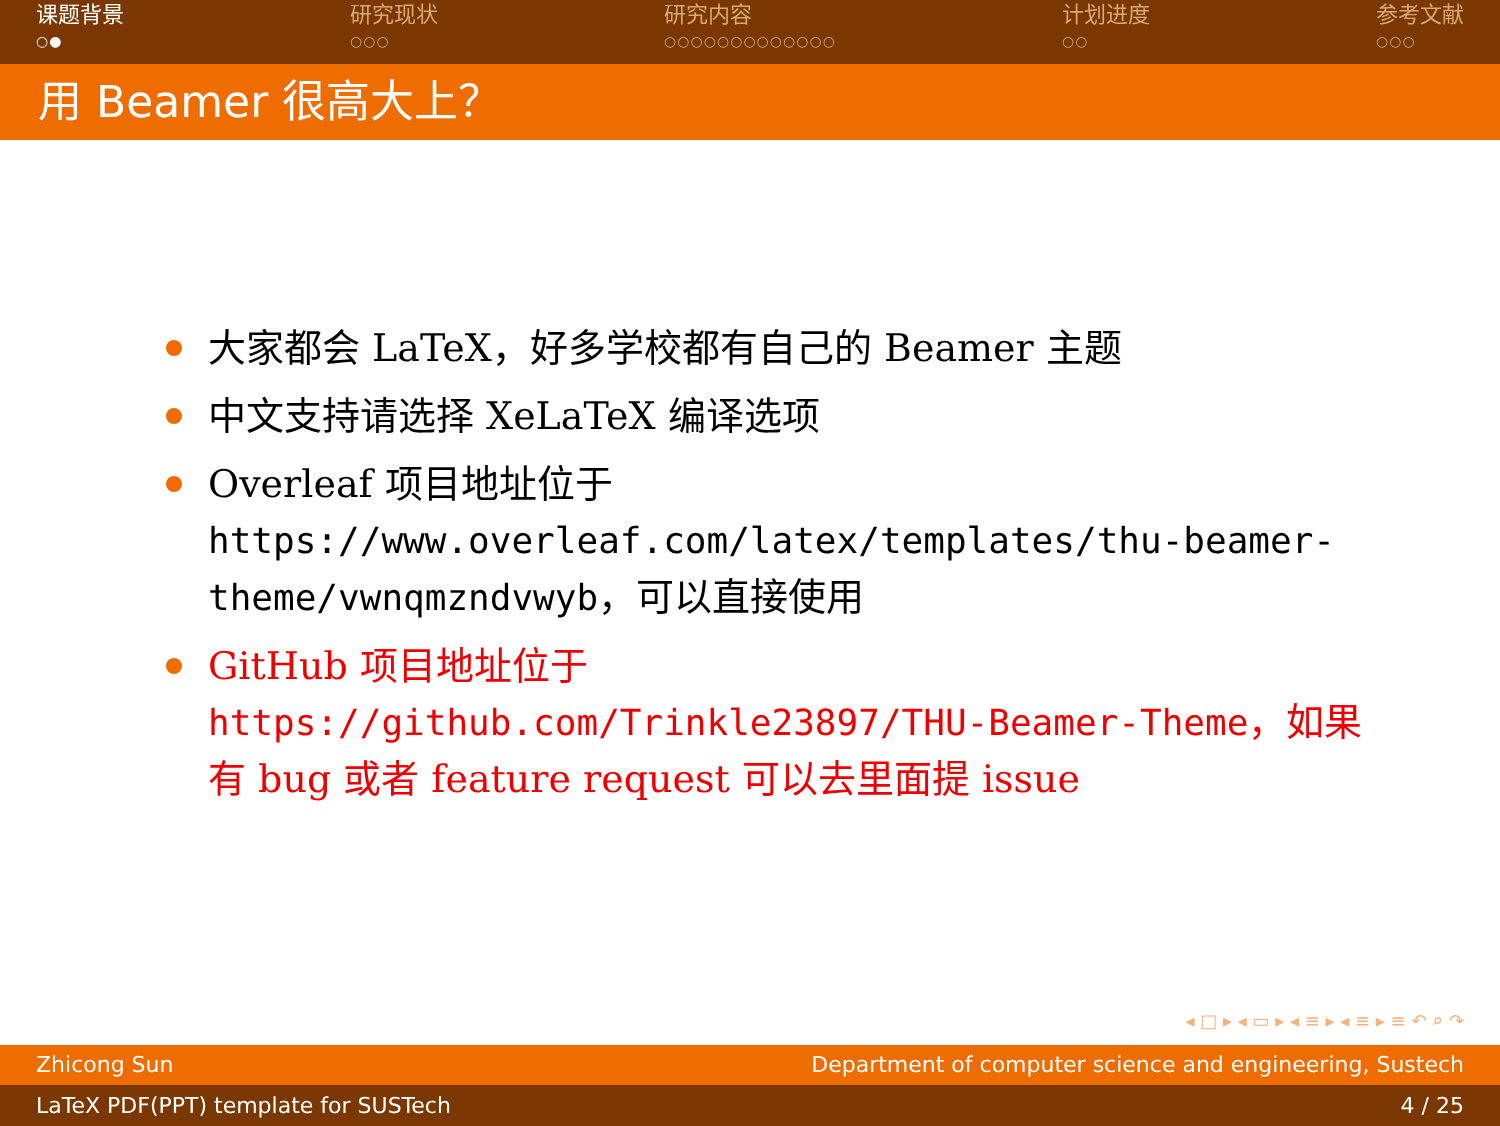课题背景
○●
研究现状
○○○
研究内容
○○○○○○○○○○○○○
计划进度
○○
参考文献
○○○
用 Beamer 很高大上？
大家都会 LaTeX，好多学校都有自己的 Beamer 主题
中文支持请选择 XeLaTeX 编译选项
Overleaf 项目地址位于 https://www.overleaf.com/latex/templates/thu-beamer-theme/vwnqmzndvwyb，可以直接使用
GitHub 项目地址位于 https://github.com/Trinkle23897/THU-Beamer-Theme，如果有 bug 或者 feature request 可以去里面提 issue
◂ □ ▸ ◂ ▭ ▸ ◂ ≡ ▸ ◂ ≡ ▸ ≡ ↶ ⌕ ↷
Zhicong Sun Department of computer science and engineering, Sustech
LaTeX PDF(PPT) template for SUSTech 4 / 25